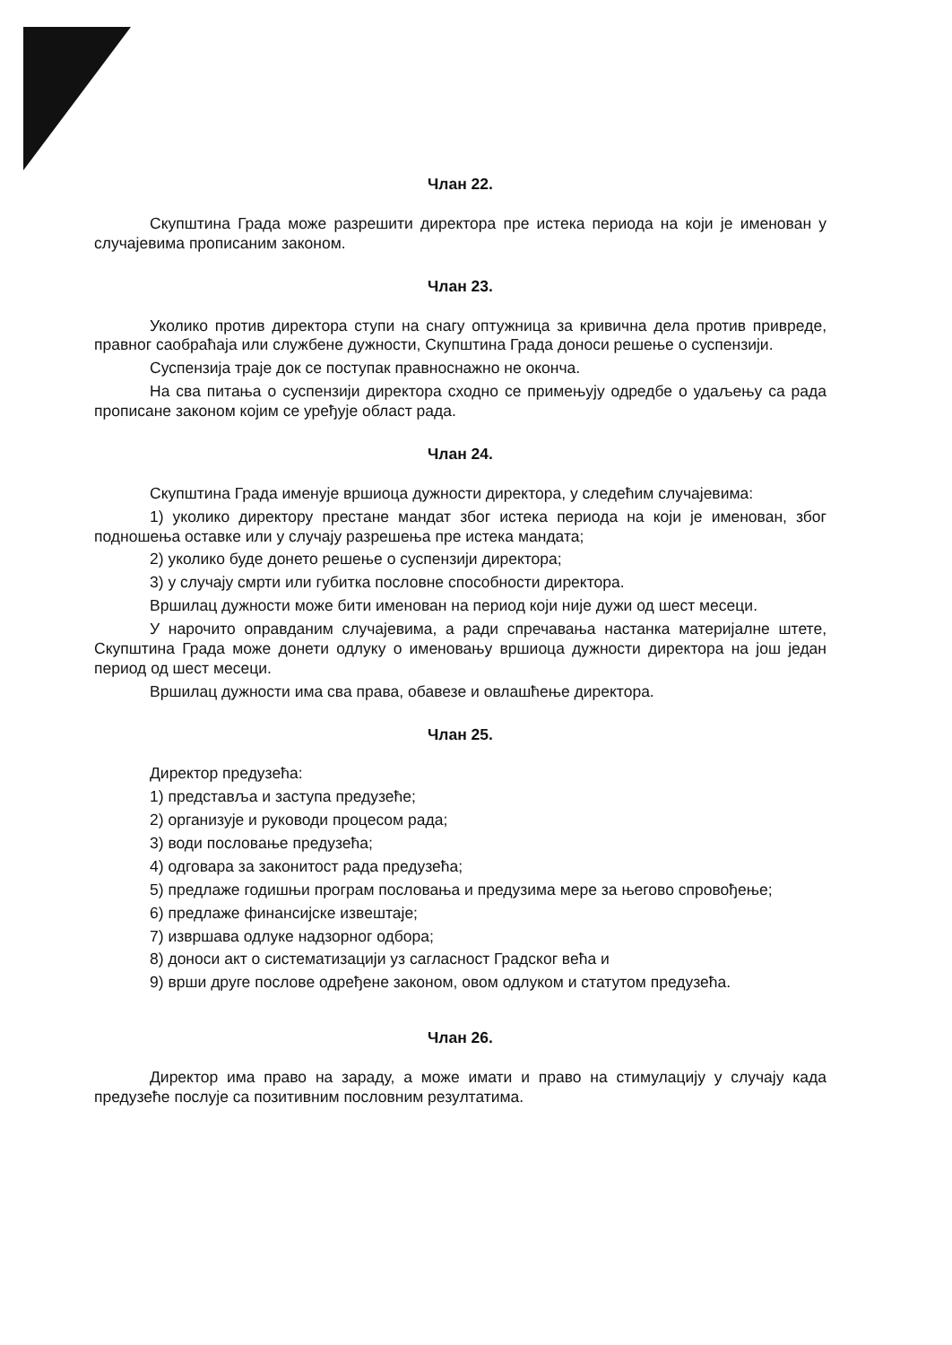Члан 22.
Скупштина Града може разрешити директора пре истека периода на који је именован у случајевима прописаним законом.
Члан 23.
Уколико против директора ступи на снагу оптужница за кривична дела против привреде, правног саобраћаја или службене дужности, Скупштина Града доноси решење о суспензији.
Суспензија траје док се поступак правноснажно не оконча.
На сва питања о суспензији директора сходно се примењују одредбе о удаљењу са рада прописане законом којим се уређује област рада.
Члан 24.
Скупштина Града именује вршиоца дужности директора, у следећим случајевима:
1) уколико директору престане мандат због истека периода на који је именован, због подношења оставке или у случају разрешења пре истека мандата;
2) уколико буде донето решење о суспензији директора;
3) у случају смрти или губитка пословне способности директора.
Вршилац дужности може бити именован на период који није дужи од шест месеци.
У нарочито оправданим случајевима, а ради спречавања настанка материјалне штете, Скупштина Града може донети одлуку о именовању вршиоца дужности директора на још један период од шест месеци.
Вршилац дужности има сва права, обавезе и овлашћење директора.
Члан 25.
Директор предузећа:
1) представља и заступа предузеће;
2) организује и руководи процесом рада;
3) води пословање предузећа;
4) одговара за законитост рада предузећа;
5) предлаже годишњи програм пословања и предузима мере за његово спровођење;
6) предлаже финансијске извештаје;
7) извршава одлуке надзорног одбора;
8) доноси акт о систематизацији уз сагласност Градског већа и
9) врши друге послове одређене законом, овом одлуком и статутом предузећа.
Члан 26.
Директор има право на зараду, а може имати и право на стимулацију у случају када предузеће послује са позитивним пословним резултатима.